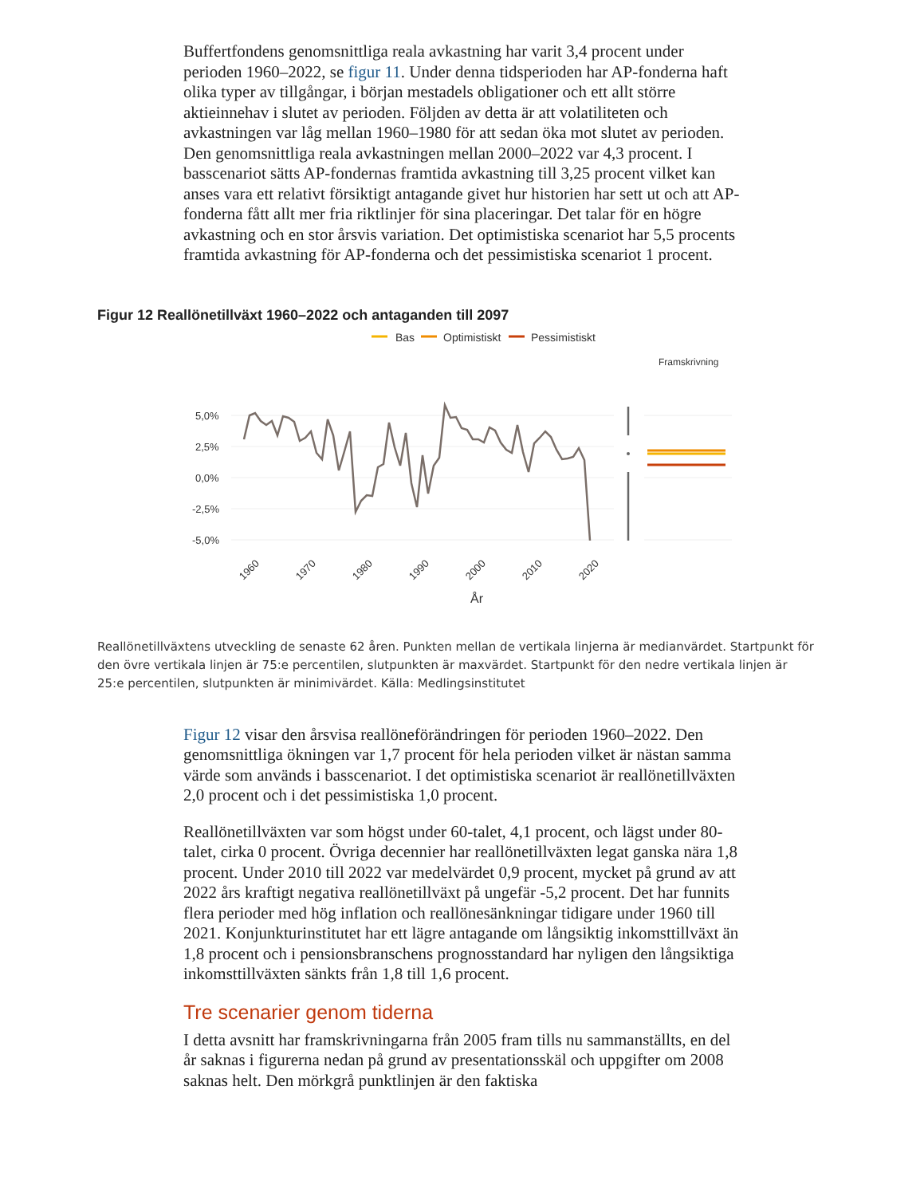Buffertfondens genomsnittliga reala avkastning har varit 3,4 procent under perioden 1960–2022, se figur 11. Under denna tidsperioden har AP-fonderna haft olika typer av tillgångar, i början mestadels obligationer och ett allt större aktieinnehav i slutet av perioden. Följden av detta är att volatiliteten och avkastningen var låg mellan 1960–1980 för att sedan öka mot slutet av perioden. Den genomsnittliga reala avkastningen mellan 2000–2022 var 4,3 procent. I basscenariot sätts AP-fondernas framtida avkastning till 3,25 procent vilket kan anses vara ett relativt försiktigt antagande givet hur historien har sett ut och att AP-fonderna fått allt mer fria riktlinjer för sina placeringar. Det talar för en högre avkastning och en stor årsvis variation. Det optimistiska scenariot har 5,5 procents framtida avkastning för AP-fonderna och det pessimistiska scenariot 1 procent.
Figur 12 Reallönetillväxt 1960–2022 och antaganden till 2097
Bas
Optimistiskt
Pessimistiskt
Framskrivning
5,0%
2,5%
0,0%
-2,5%
-5,0%
1960
1970
1980
1990
2000
2010
2020
År
Reallönetillväxtens utveckling de senaste 62 åren. Punkten mellan de vertikala linjerna är medianvärdet. Startpunkt för den övre vertikala linjen är 75:e percentilen, slutpunkten är maxvärdet. Startpunkt för den nedre vertikala linjen är 25:e percentilen, slutpunkten är minimivärdet. Källa: Medlingsinstitutet
Figur 12 visar den årsvisa reallöneförändringen för perioden 1960–2022. Den genomsnittliga ökningen var 1,7 procent för hela perioden vilket är nästan samma värde som används i basscenariot. I det optimistiska scenariot är reallönetillväxten 2,0 procent och i det pessimistiska 1,0 procent.
Reallönetillväxten var som högst under 60-talet, 4,1 procent, och lägst under 80-talet, cirka 0 procent. Övriga decennier har reallönetillväxten legat ganska nära 1,8 procent. Under 2010 till 2022 var medelvärdet 0,9 procent, mycket på grund av att 2022 års kraftigt negativa reallönetillväxt på ungefär -5,2 procent. Det har funnits flera perioder med hög inflation och reallönesänkningar tidigare under 1960 till 2021. Konjunkturinstitutet har ett lägre antagande om långsiktig inkomsttillväxt än 1,8 procent och i pensionsbranschens prognosstandard har nyligen den långsiktiga inkomsttillväxten sänkts från 1,8 till 1,6 procent.
Tre scenarier genom tiderna
I detta avsnitt har framskrivningarna från 2005 fram tills nu sammanställts, en del år saknas i figurerna nedan på grund av presentationsskäl och uppgifter om 2008 saknas helt. Den mörkgrå punktlinjen är den faktiska